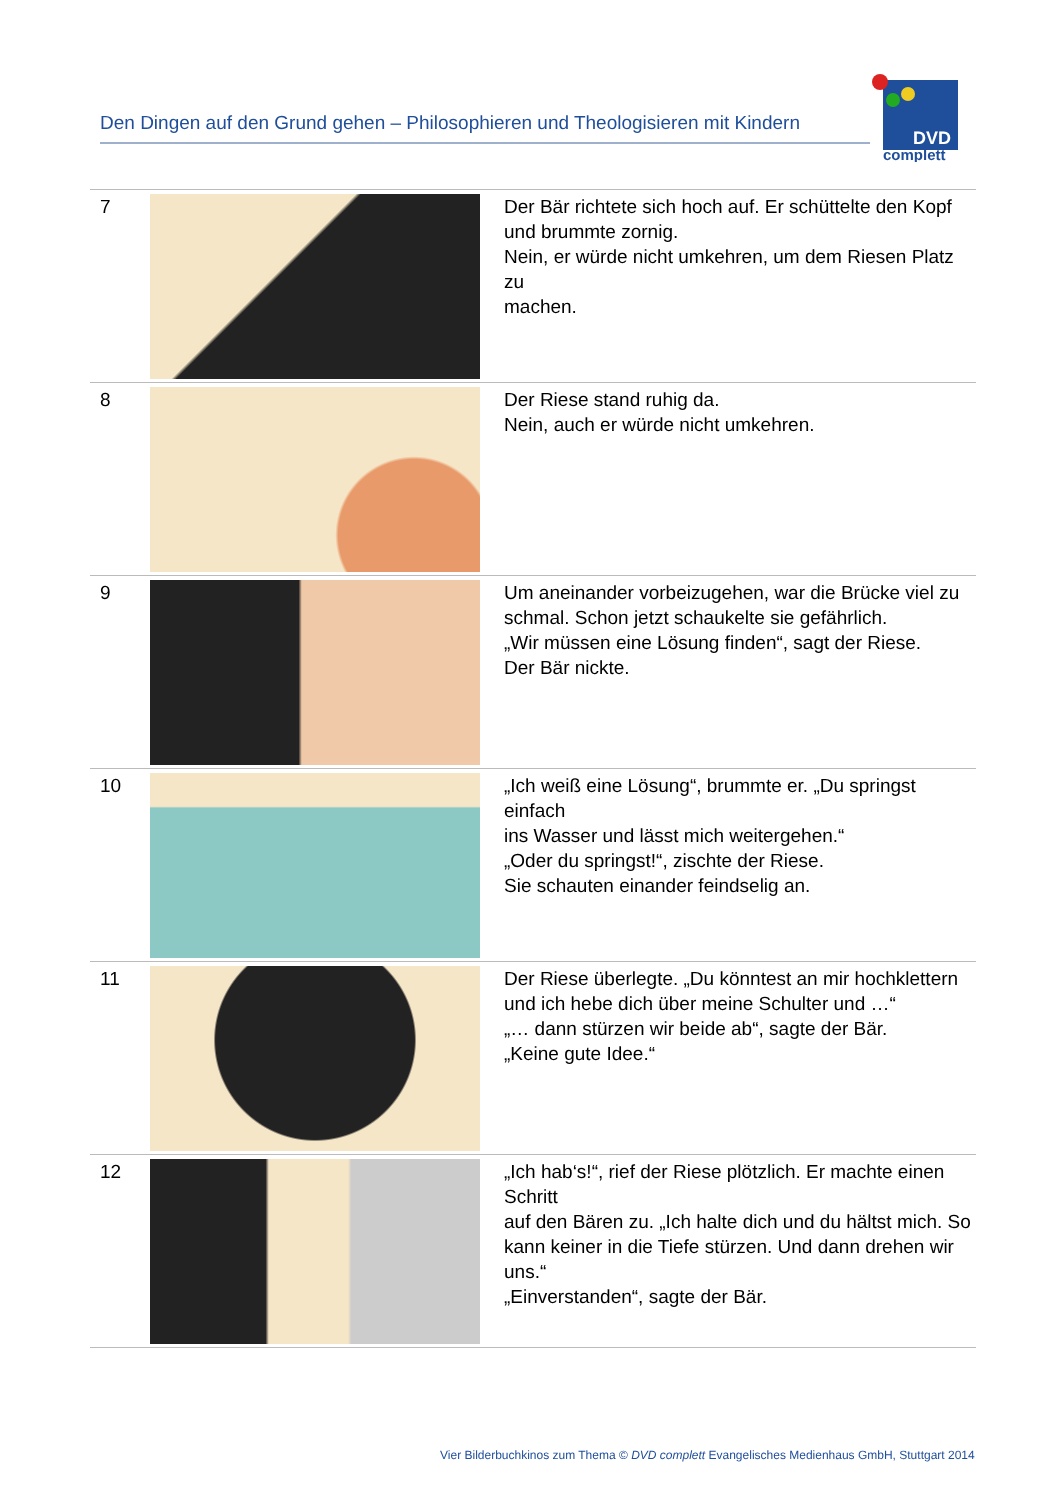Den Dingen auf den Grund gehen – Philosophieren und Theologisieren mit Kindern
DVD
complett
| 7 | | Der Bär richtete sich hoch auf. Er schüttelte den Kopf und brummte zornig. Nein, er würde nicht umkehren, um dem Riesen Platz zu machen. |
| 8 | | Der Riese stand ruhig da. Nein, auch er würde nicht umkehren. |
| 9 | | Um aneinander vorbeizugehen, war die Brücke viel zu schmal. Schon jetzt schaukelte sie gefährlich. „Wir müssen eine Lösung finden“, sagt der Riese. Der Bär nickte. |
| 10 | | „Ich weiß eine Lösung“, brummte er. „Du springst einfach ins Wasser und lässt mich weitergehen.“ „Oder du springst!“, zischte der Riese. Sie schauten einander feindselig an. |
| 11 | | Der Riese überlegte. „Du könntest an mir hochklettern und ich hebe dich über meine Schulter und …“ „… dann stürzen wir beide ab“, sagte der Bär. „Keine gute Idee.“ |
| 12 | | „Ich hab‘s!“, rief der Riese plötzlich. Er machte einen Schritt auf den Bären zu. „Ich halte dich und du hältst mich. So kann keiner in die Tiefe stürzen. Und dann drehen wir uns.“ „Einverstanden“, sagte der Bär. |
Vier Bilderbuchkinos zum Thema © DVD complett Evangelisches Medienhaus GmbH, Stuttgart 2014